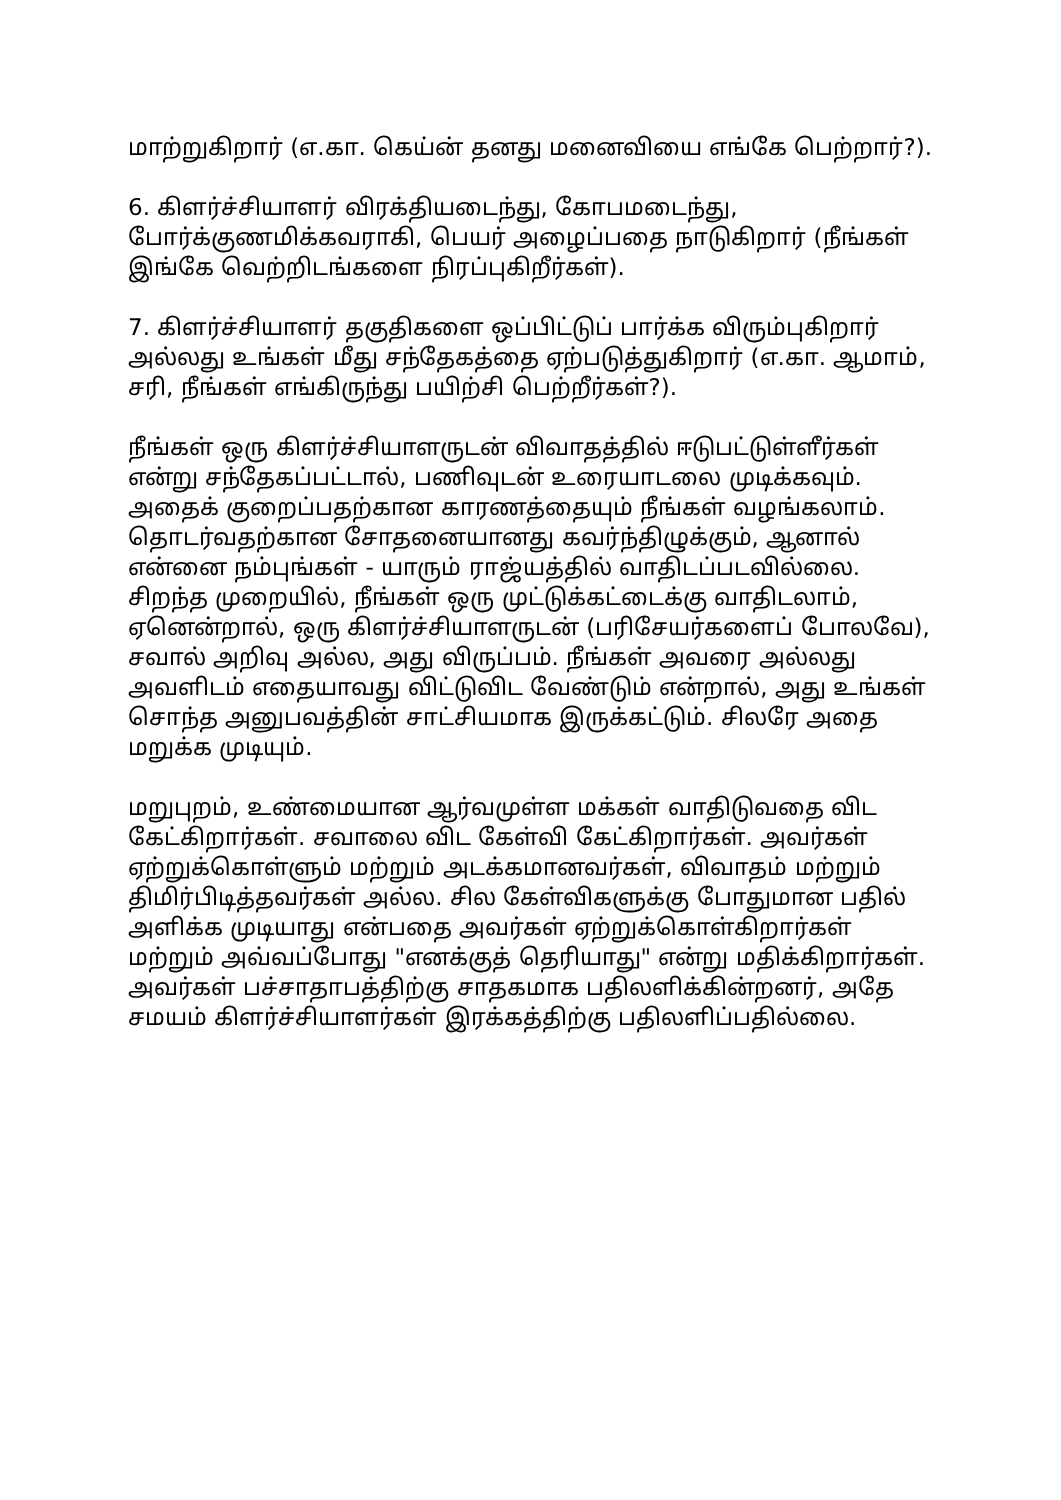மாற்றுகிறார் (எ.கா. கெய்ன் தனது மனைவியை எங்கே பெற்றார்?).
6. கிளர்ச்சியாளர் விரக்தியடைந்து, கோபமடைந்து, போர்க்குணமிக்கவராகி, பெயர் அழைப்பதை நாடுகிறார் (நீங்கள் இங்கே வெற்றிடங்களை நிரப்புகிறீர்கள்).
7. கிளர்ச்சியாளர் தகுதிகளை ஒப்பிட்டுப் பார்க்க விரும்புகிறார் அல்லது உங்கள் மீது சந்தேகத்தை ஏற்படுத்துகிறார் (எ.கா. ஆமாம், சரி, நீங்கள் எங்கிருந்து பயிற்சி பெற்றீர்கள்?).
நீங்கள் ஒரு கிளர்ச்சியாளருடன் விவாதத்தில் ஈடுபட்டுள்ளீர்கள் என்று சந்தேகப்பட்டால், பணிவுடன் உரையாடலை முடிக்கவும். அதைக் குறைப்பதற்கான காரணத்தையும் நீங்கள் வழங்கலாம். தொடர்வதற்கான சோதனையானது கவர்ந்திழுக்கும், ஆனால் என்னை நம்புங்கள் - யாரும் ராஜ்யத்தில் வாதிடப்படவில்லை. சிறந்த முறையில், நீங்கள் ஒரு முட்டுக்கட்டைக்கு வாதிடலாம், ஏனென்றால், ஒரு கிளர்ச்சியாளருடன் (பரிசேயர்களைப் போலவே), சவால் அறிவு அல்ல, அது விருப்பம். நீங்கள் அவரை அல்லது அவளிடம் எதையாவது விட்டுவிட வேண்டும் என்றால், அது உங்கள் சொந்த அனுபவத்தின் சாட்சியமாக இருக்கட்டும். சிலரே அதை மறுக்க முடியும்.
மறுபுறம், உண்மையான ஆர்வமுள்ள மக்கள் வாதிடுவதை விட கேட்கிறார்கள். சவாலை விட கேள்வி கேட்கிறார்கள். அவர்கள் ஏற்றுக்கொள்ளும் மற்றும் அடக்கமானவர்கள், விவாதம் மற்றும் திமிர்பிடித்தவர்கள் அல்ல. சில கேள்விகளுக்கு போதுமான பதில் அளிக்க முடியாது என்பதை அவர்கள் ஏற்றுக்கொள்கிறார்கள் மற்றும் அவ்வப்போது "எனக்குத் தெரியாது" என்று மதிக்கிறார்கள். அவர்கள் பச்சாதாபத்திற்கு சாதகமாக பதிலளிக்கின்றனர், அதே சமயம் கிளர்ச்சியாளர்கள் இரக்கத்திற்கு பதிலளிப்பதில்லை.